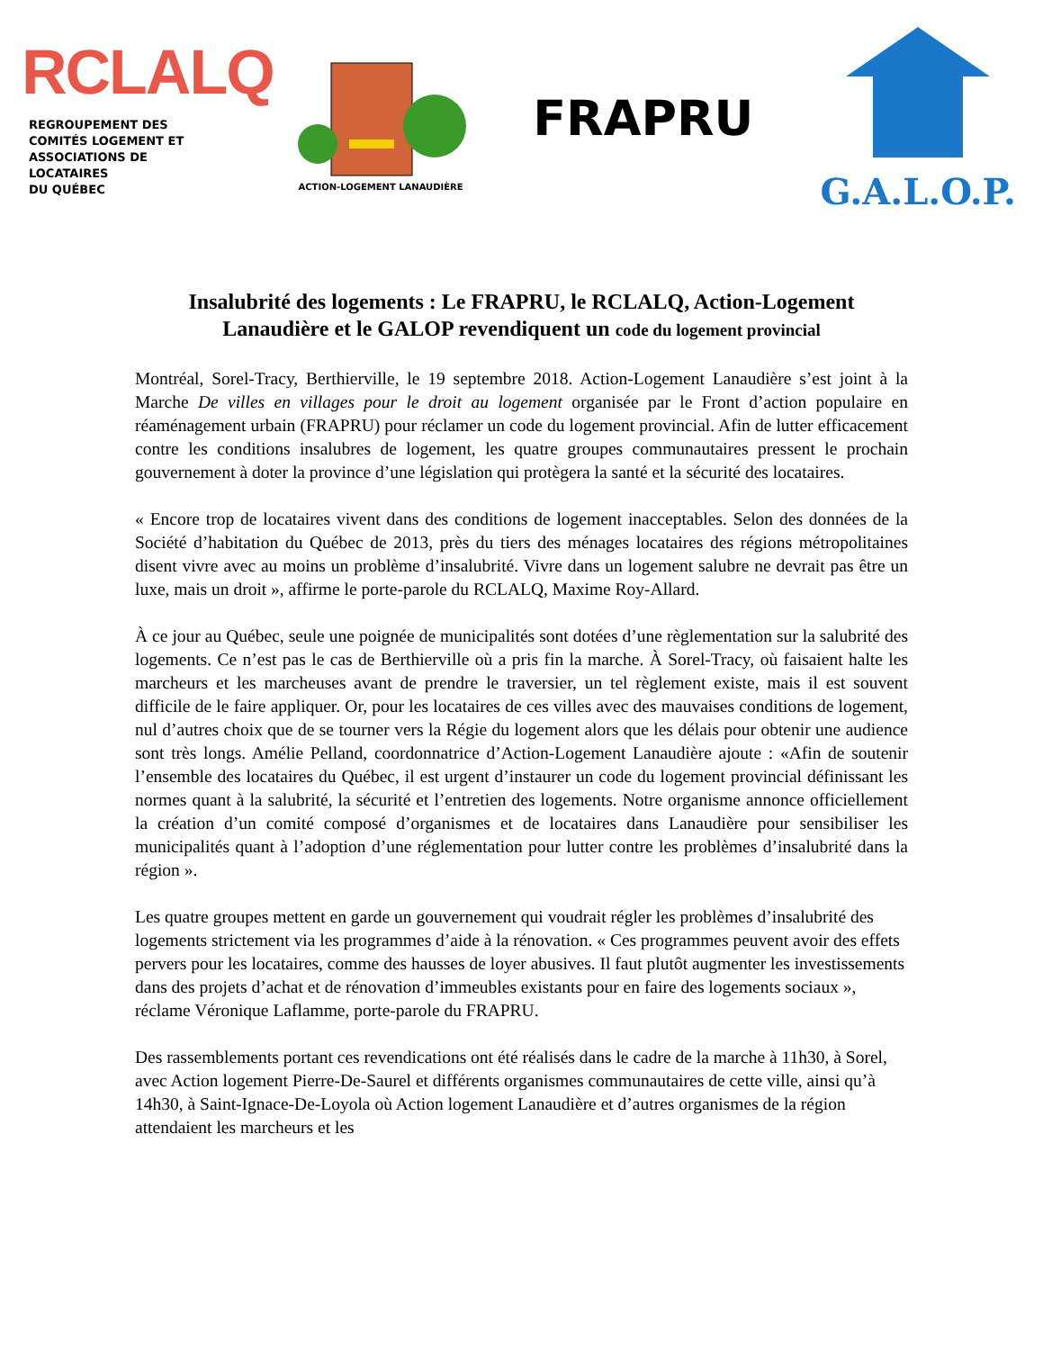RCLALQ
REGROUPEMENT DES
COMITÉS LOGEMENT ET
ASSOCIATIONS DE LOCATAIRES
DU QUÉBEC
ACTION-LOGEMENT LANAUDIÈRE
FRAPRU
G.A.L.O.P.
Insalubrité des logements : Le FRAPRU, le RCLALQ, Action-Logement Lanaudière et le GALOP revendiquent un code du logement provincial
Montréal, Sorel-Tracy, Berthierville, le 19 septembre 2018. Action-Logement Lanaudière s’est joint à la Marche De villes en villages pour le droit au logement organisée par le Front d’action populaire en réaménagement urbain (FRAPRU) pour réclamer un code du logement provincial. Afin de lutter efficacement contre les conditions insalubres de logement, les quatre groupes communautaires pressent le prochain gouvernement à doter la province d’une législation qui protègera la santé et la sécurité des locataires.
« Encore trop de locataires vivent dans des conditions de logement inacceptables. Selon des données de la Société d’habitation du Québec de 2013, près du tiers des ménages locataires des régions métropolitaines disent vivre avec au moins un problème d’insalubrité. Vivre dans un logement salubre ne devrait pas être un luxe, mais un droit », affirme le porte-parole du RCLALQ, Maxime Roy-Allard.
À ce jour au Québec, seule une poignée de municipalités sont dotées d’une règlementation sur la salubrité des logements. Ce n’est pas le cas de Berthierville où a pris fin la marche. À Sorel-Tracy, où faisaient halte les marcheurs et les marcheuses avant de prendre le traversier, un tel règlement existe, mais il est souvent difficile de le faire appliquer. Or, pour les locataires de ces villes avec des mauvaises conditions de logement, nul d’autres choix que de se tourner vers la Régie du logement alors que les délais pour obtenir une audience sont très longs. Amélie Pelland, coordonnatrice d’Action-Logement Lanaudière ajoute : «Afin de soutenir l’ensemble des locataires du Québec, il est urgent d’instaurer un code du logement provincial définissant les normes quant à la salubrité, la sécurité et l’entretien des logements. Notre organisme annonce officiellement la création d’un comité composé d’organismes et de locataires dans Lanaudière pour sensibiliser les municipalités quant à l’adoption d’une réglementation pour lutter contre les problèmes d’insalubrité dans la région ».
Les quatre groupes mettent en garde un gouvernement qui voudrait régler les problèmes d’insalubrité des logements strictement via les programmes d’aide à la rénovation. « Ces programmes peuvent avoir des effets pervers pour les locataires, comme des hausses de loyer abusives. Il faut plutôt augmenter les investissements dans des projets d’achat et de rénovation d’immeubles existants pour en faire des logements sociaux », réclame Véronique Laflamme, porte-parole du FRAPRU.
Des rassemblements portant ces revendications ont été réalisés dans le cadre de la marche à 11h30, à Sorel, avec Action logement Pierre-De-Saurel et différents organismes communautaires de cette ville, ainsi qu’à 14h30, à Saint-Ignace-De-Loyola où Action logement Lanaudière et d’autres organismes de la région attendaient les marcheurs et les